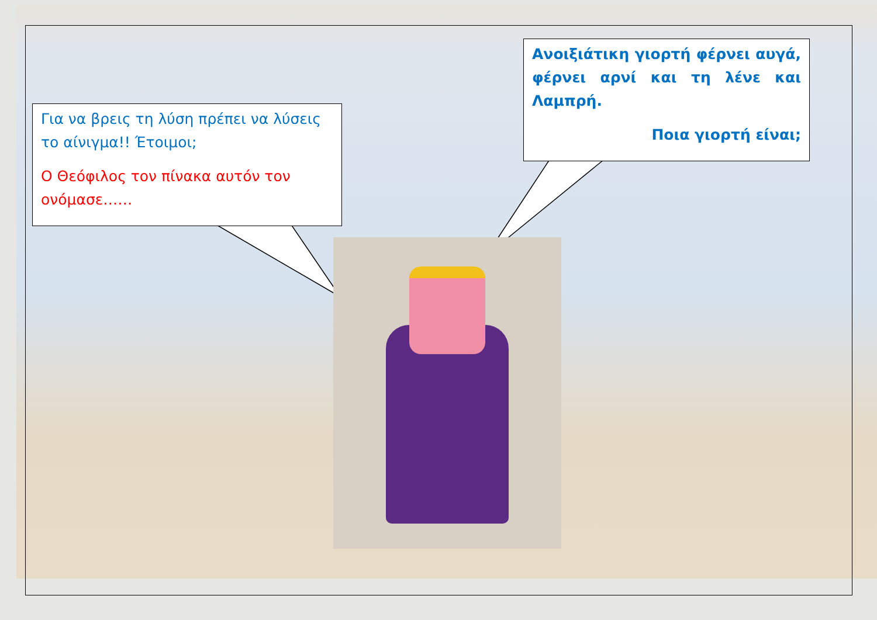Για να βρεις τη λύση πρέπει να λύσεις το αίνιγμα!! Έτοιμοι;
Ο Θεόφιλος τον πίνακα αυτόν τον ονόμασε……
Ανοιξιάτικη γιορτή φέρνει αυγά, φέρνει αρνί και τη λένε και Λαμπρή.
Ποια γιορτή είναι;